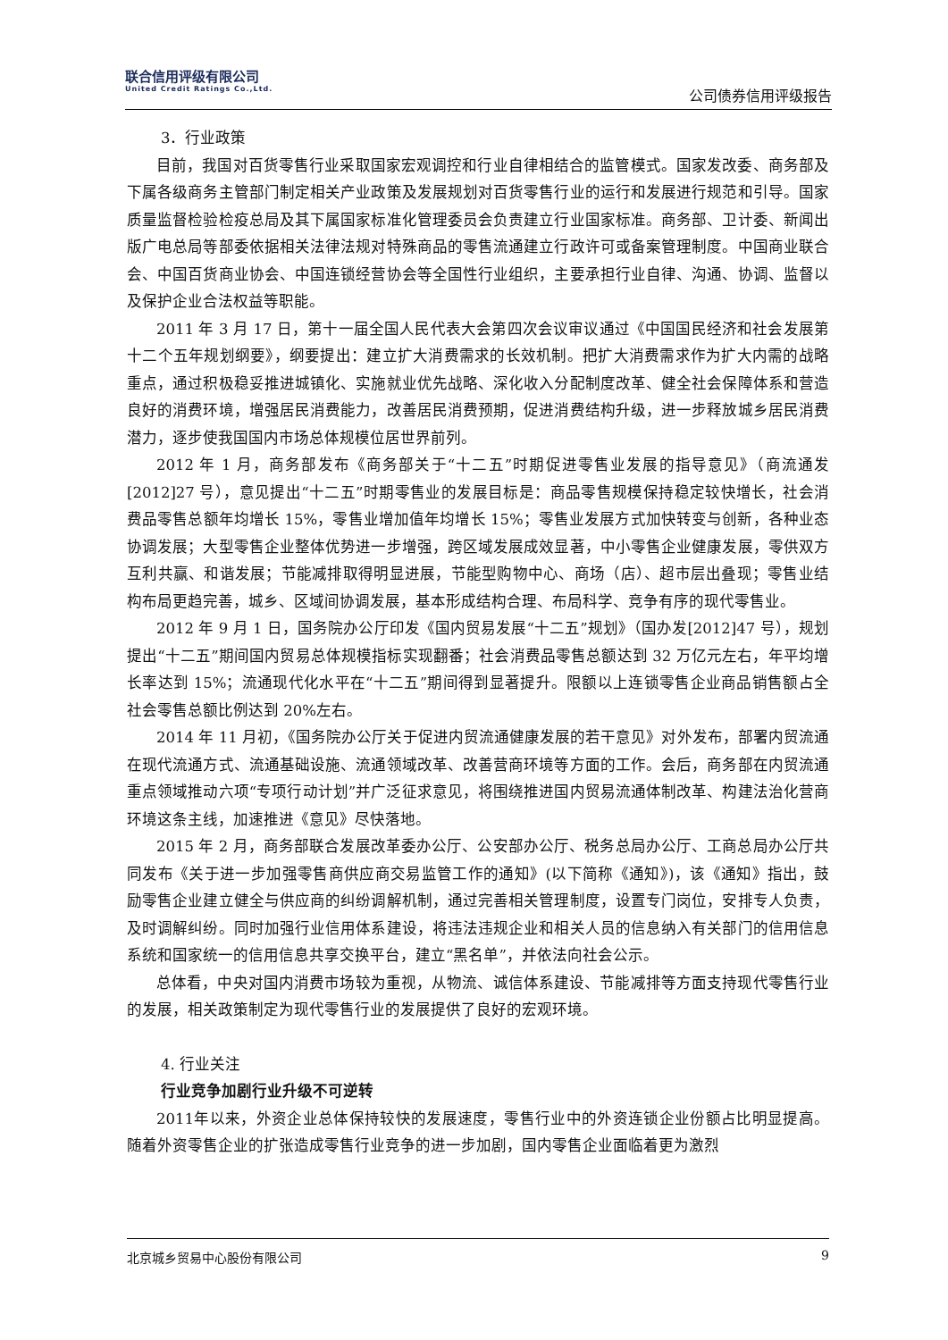联合信用评级有限公司
United Credit Ratings Co.,Ltd.
公司债券信用评级报告
3．行业政策
目前，我国对百货零售行业采取国家宏观调控和行业自律相结合的监管模式。国家发改委、商务部及下属各级商务主管部门制定相关产业政策及发展规划对百货零售行业的运行和发展进行规范和引导。国家质量监督检验检疫总局及其下属国家标准化管理委员会负责建立行业国家标准。商务部、卫计委、新闻出版广电总局等部委依据相关法律法规对特殊商品的零售流通建立行政许可或备案管理制度。中国商业联合会、中国百货商业协会、中国连锁经营协会等全国性行业组织，主要承担行业自律、沟通、协调、监督以及保护企业合法权益等职能。
2011 年 3 月 17 日，第十一届全国人民代表大会第四次会议审议通过《中国国民经济和社会发展第十二个五年规划纲要》，纲要提出：建立扩大消费需求的长效机制。把扩大消费需求作为扩大内需的战略重点，通过积极稳妥推进城镇化、实施就业优先战略、深化收入分配制度改革、健全社会保障体系和营造良好的消费环境，增强居民消费能力，改善居民消费预期，促进消费结构升级，进一步释放城乡居民消费潜力，逐步使我国国内市场总体规模位居世界前列。
2012 年 1 月，商务部发布《商务部关于“十二五”时期促进零售业发展的指导意见》（商流通发[2012]27 号），意见提出“十二五”时期零售业的发展目标是：商品零售规模保持稳定较快增长，社会消费品零售总额年均增长 15%，零售业增加值年均增长 15%；零售业发展方式加快转变与创新，各种业态协调发展；大型零售企业整体优势进一步增强，跨区域发展成效显著，中小零售企业健康发展，零供双方互利共赢、和谐发展；节能减排取得明显进展，节能型购物中心、商场（店）、超市层出叠现；零售业结构布局更趋完善，城乡、区域间协调发展，基本形成结构合理、布局科学、竞争有序的现代零售业。
2012 年 9 月 1 日，国务院办公厅印发《国内贸易发展“十二五”规划》（国办发[2012]47 号），规划提出“十二五”期间国内贸易总体规模指标实现翻番；社会消费品零售总额达到 32 万亿元左右，年平均增长率达到 15%；流通现代化水平在“十二五”期间得到显著提升。限额以上连锁零售企业商品销售额占全社会零售总额比例达到 20%左右。
2014 年 11 月初，《国务院办公厅关于促进内贸流通健康发展的若干意见》对外发布，部署内贸流通在现代流通方式、流通基础设施、流通领域改革、改善营商环境等方面的工作。会后，商务部在内贸流通重点领域推动六项“专项行动计划”并广泛征求意见，将围绕推进国内贸易流通体制改革、构建法治化营商环境这条主线，加速推进《意见》尽快落地。
2015 年 2 月，商务部联合发展改革委办公厅、公安部办公厅、税务总局办公厅、工商总局办公厅共同发布《关于进一步加强零售商供应商交易监管工作的通知》(以下简称《通知》)，该《通知》指出，鼓励零售企业建立健全与供应商的纠纷调解机制，通过完善相关管理制度，设置专门岗位，安排专人负责，及时调解纠纷。同时加强行业信用体系建设，将违法违规企业和相关人员的信息纳入有关部门的信用信息系统和国家统一的信用信息共享交换平台，建立“黑名单”，并依法向社会公示。
总体看，中央对国内消费市场较为重视，从物流、诚信体系建设、节能减排等方面支持现代零售行业的发展，相关政策制定为现代零售行业的发展提供了良好的宏观环境。
4. 行业关注
行业竞争加剧行业升级不可逆转
2011年以来，外资企业总体保持较快的发展速度，零售行业中的外资连锁企业份额占比明显提高。随着外资零售企业的扩张造成零售行业竞争的进一步加剧，国内零售企业面临着更为激烈
北京城乡贸易中心股份有限公司 9